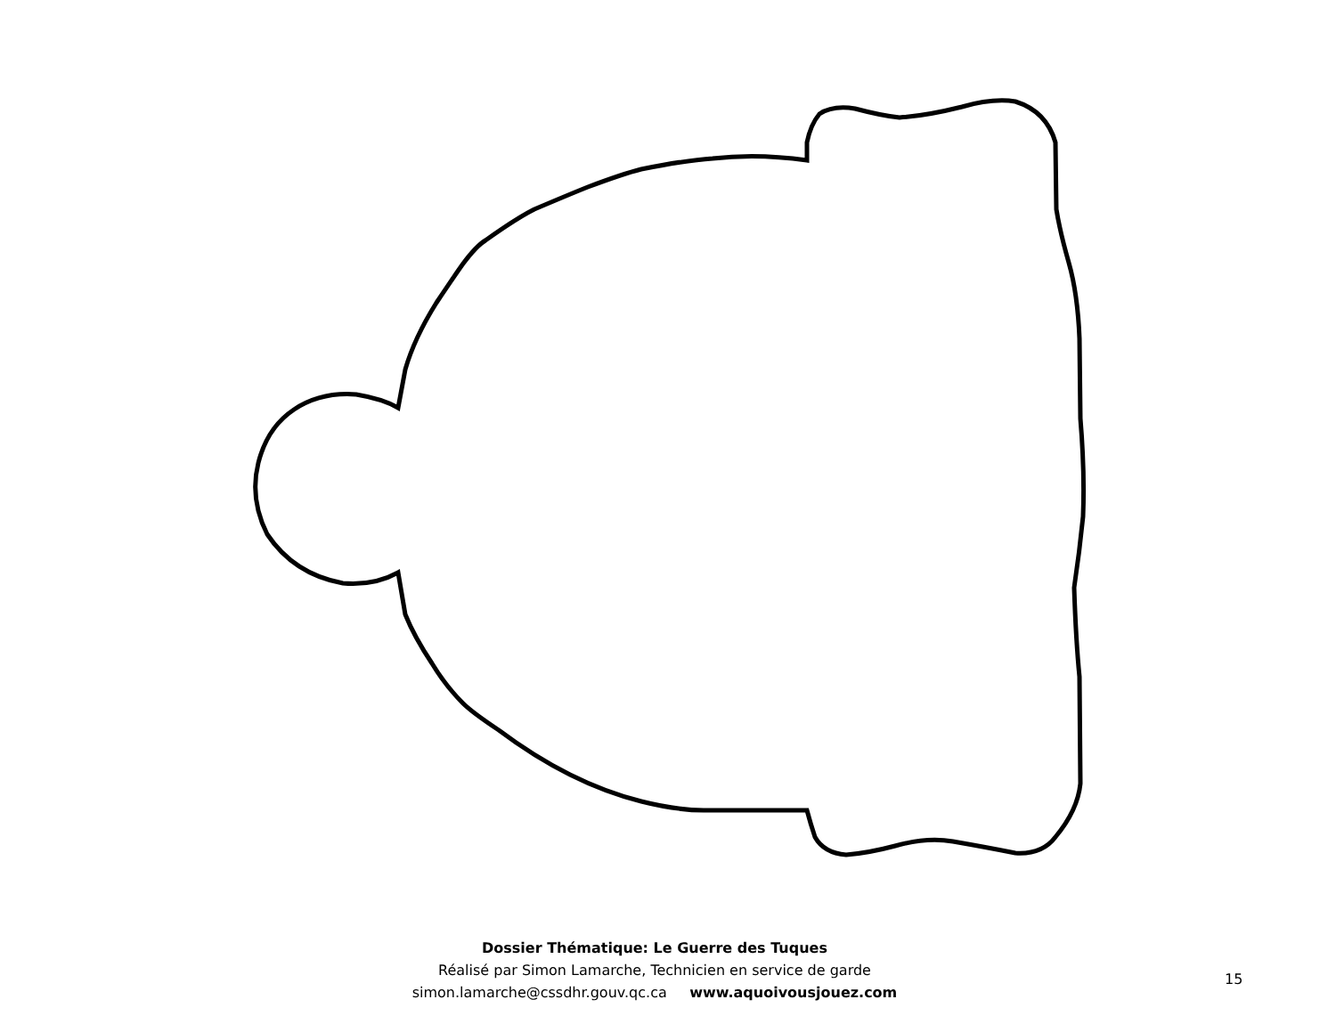Dossier Thématique: Le Guerre des Tuques
Réalisé par Simon Lamarche, Technicien en service de garde
simon.lamarche@cssdhr.gouv.qc.ca www.aquoivousjouez.com
15